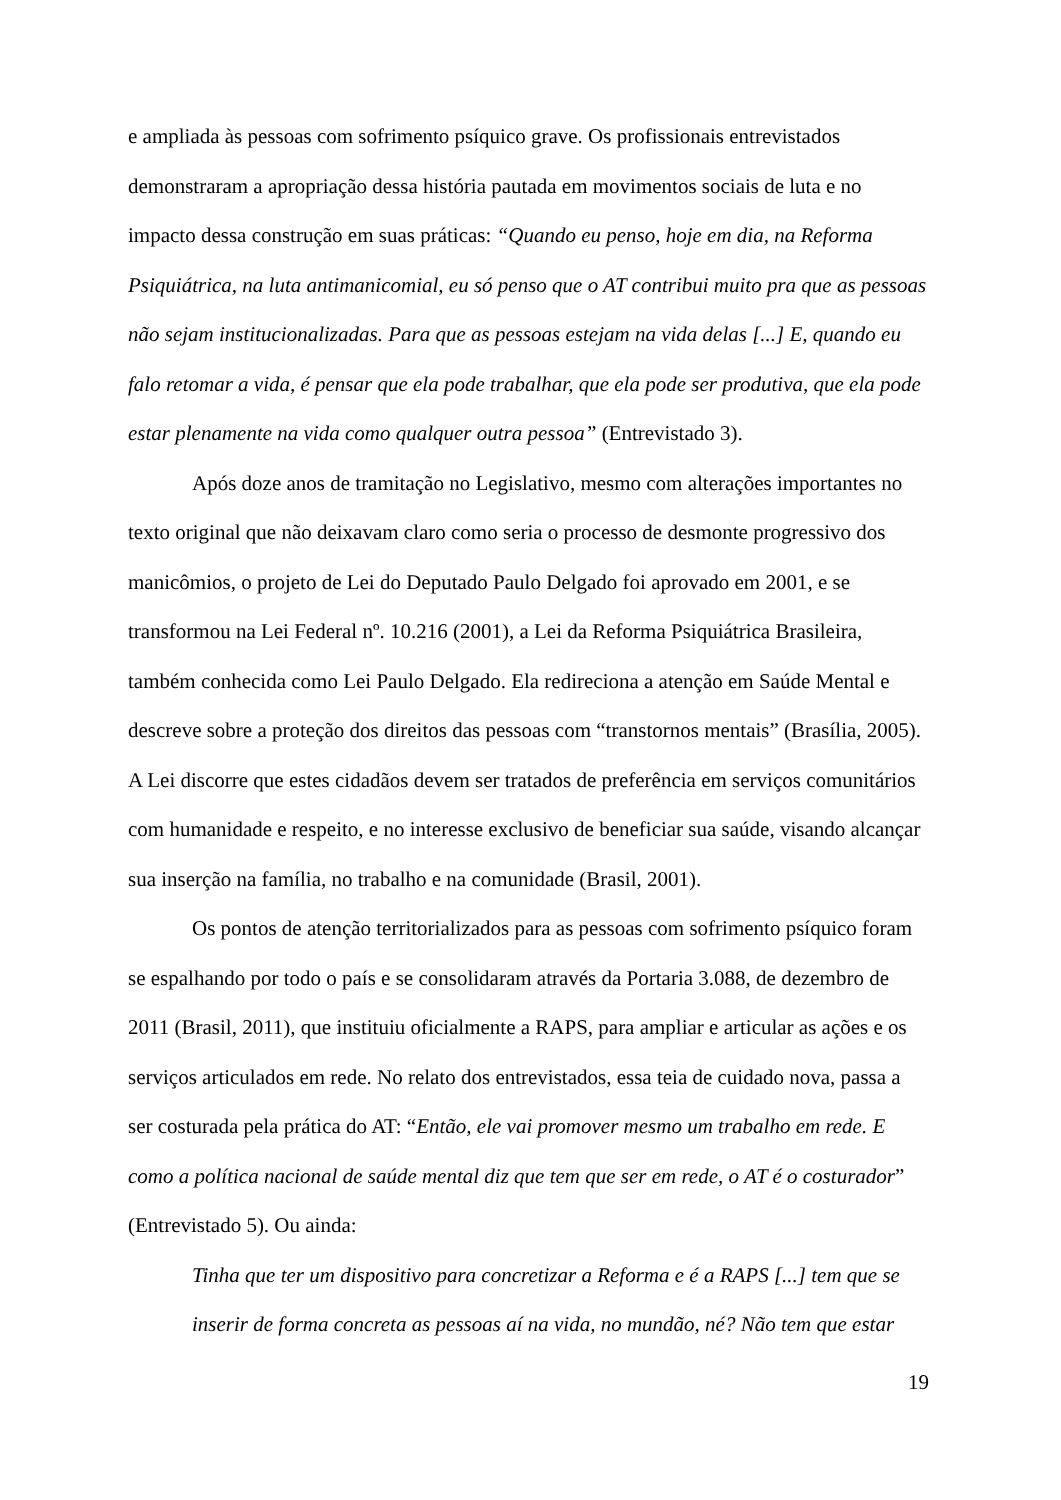e ampliada às pessoas com sofrimento psíquico grave. Os profissionais entrevistados demonstraram a apropriação dessa história pautada em movimentos sociais de luta e no impacto dessa construção em suas práticas: “Quando eu penso, hoje em dia, na Reforma Psiquiátrica, na luta antimanicomial, eu só penso que o AT contribui muito pra que as pessoas não sejam institucionalizadas. Para que as pessoas estejam na vida delas [...] E, quando eu falo retomar a vida, é pensar que ela pode trabalhar, que ela pode ser produtiva, que ela pode estar plenamente na vida como qualquer outra pessoa” (Entrevistado 3).
Após doze anos de tramitação no Legislativo, mesmo com alterações importantes no texto original que não deixavam claro como seria o processo de desmonte progressivo dos manicômios, o projeto de Lei do Deputado Paulo Delgado foi aprovado em 2001, e se transformou na Lei Federal nº. 10.216 (2001), a Lei da Reforma Psiquiátrica Brasileira, também conhecida como Lei Paulo Delgado. Ela redireciona a atenção em Saúde Mental e descreve sobre a proteção dos direitos das pessoas com “transtornos mentais” (Brasília, 2005). A Lei discorre que estes cidadãos devem ser tratados de preferência em serviços comunitários com humanidade e respeito, e no interesse exclusivo de beneficiar sua saúde, visando alcançar sua inserção na família, no trabalho e na comunidade (Brasil, 2001).
Os pontos de atenção territorializados para as pessoas com sofrimento psíquico foram se espalhando por todo o país e se consolidaram através da Portaria 3.088, de dezembro de 2011 (Brasil, 2011), que instituiu oficialmente a RAPS, para ampliar e articular as ações e os serviços articulados em rede. No relato dos entrevistados, essa teia de cuidado nova, passa a ser costurada pela prática do AT: “Então, ele vai promover mesmo um trabalho em rede. E como a política nacional de saúde mental diz que tem que ser em rede, o AT é o costurador” (Entrevistado 5). Ou ainda:
Tinha que ter um dispositivo para concretizar a Reforma e é a RAPS [...] tem que se inserir de forma concreta as pessoas aí na vida, no mundão, né? Não tem que estar
19